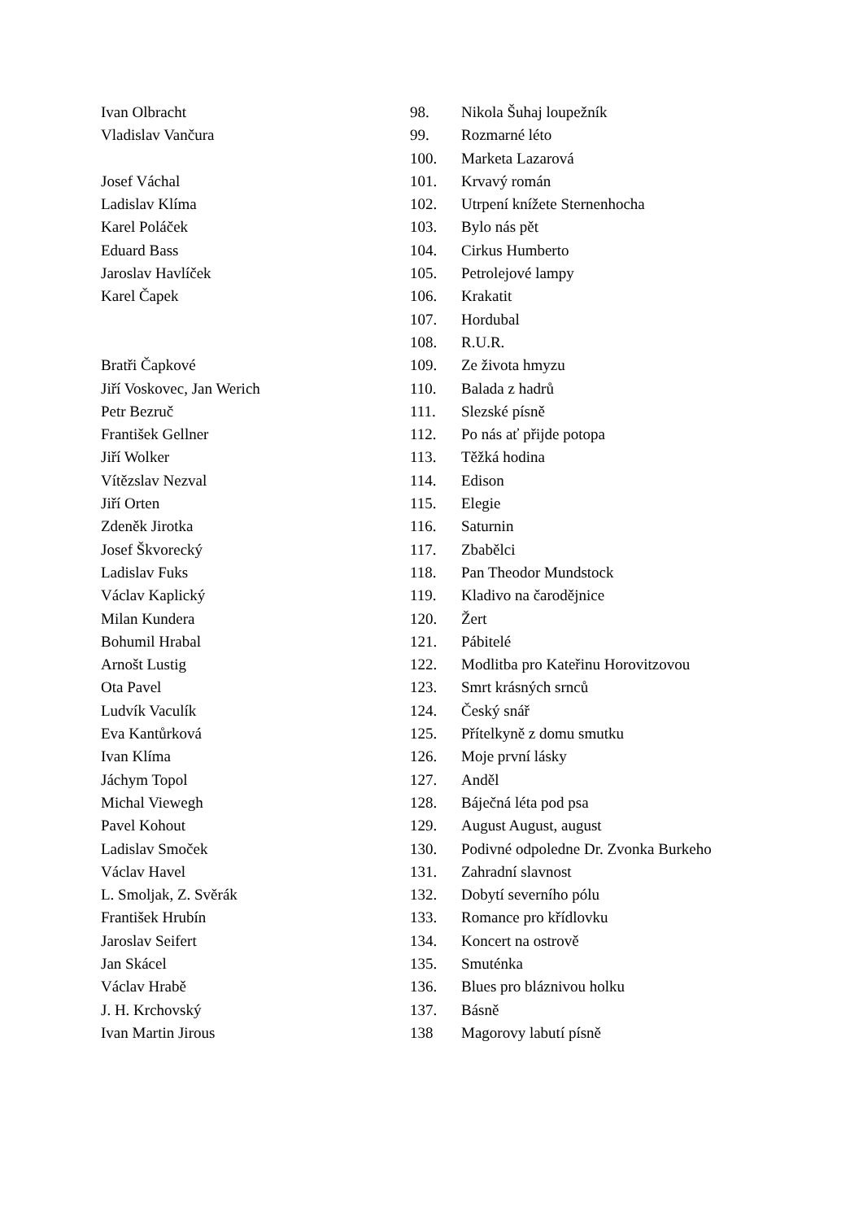| Ivan Olbracht | 98. | Nikola Šuhaj loupežník |
| Vladislav Vančura | 99. | Rozmarné léto |
| | 100. | Marketa Lazarová |
| Josef Váchal | 101. | Krvavý román |
| Ladislav Klíma | 102. | Utrpení knížete Sternenhocha |
| Karel Poláček | 103. | Bylo nás pět |
| Eduard Bass | 104. | Cirkus Humberto |
| Jaroslav Havlíček | 105. | Petrolejové lampy |
| Karel Čapek | 106. | Krakatit |
| | 107. | Hordubal |
| | 108. | R.U.R. |
| Bratři Čapkové | 109. | Ze života hmyzu |
| Jiří Voskovec, Jan Werich | 110. | Balada z hadrů |
| Petr Bezruč | 111. | Slezské písně |
| František Gellner | 112. | Po nás ať přijde potopa |
| Jiří Wolker | 113. | Těžká hodina |
| Vítězslav Nezval | 114. | Edison |
| Jiří Orten | 115. | Elegie |
| Zdeněk Jirotka | 116. | Saturnin |
| Josef Škvorecký | 117. | Zbabělci |
| Ladislav Fuks | 118. | Pan Theodor Mundstock |
| Václav Kaplický | 119. | Kladivo na čarodějnice |
| Milan Kundera | 120. | Žert |
| Bohumil Hrabal | 121. | Pábitelé |
| Arnošt Lustig | 122. | Modlitba pro Kateřinu Horovitzovou |
| Ota Pavel | 123. | Smrt krásných srnců |
| Ludvík Vaculík | 124. | Český snář |
| Eva Kantůrková | 125. | Přítelkyně z domu smutku |
| Ivan Klíma | 126. | Moje první lásky |
| Jáchym Topol | 127. | Anděl |
| Michal Viewegh | 128. | Báječná léta pod psa |
| Pavel Kohout | 129. | August August, august |
| Ladislav Smoček | 130. | Podivné odpoledne Dr. Zvonka Burkeho |
| Václav Havel | 131. | Zahradní slavnost |
| L. Smoljak, Z. Svěrák | 132. | Dobytí severního pólu |
| František Hrubín | 133. | Romance pro křídlovku |
| Jaroslav Seifert | 134. | Koncert na ostrově |
| Jan Skácel | 135. | Smuténka |
| Václav Hrabě | 136. | Blues pro bláznivou holku |
| J. H. Krchovský | 137. | Básně |
| Ivan Martin Jirous | 138 | Magorovy labutí písně |